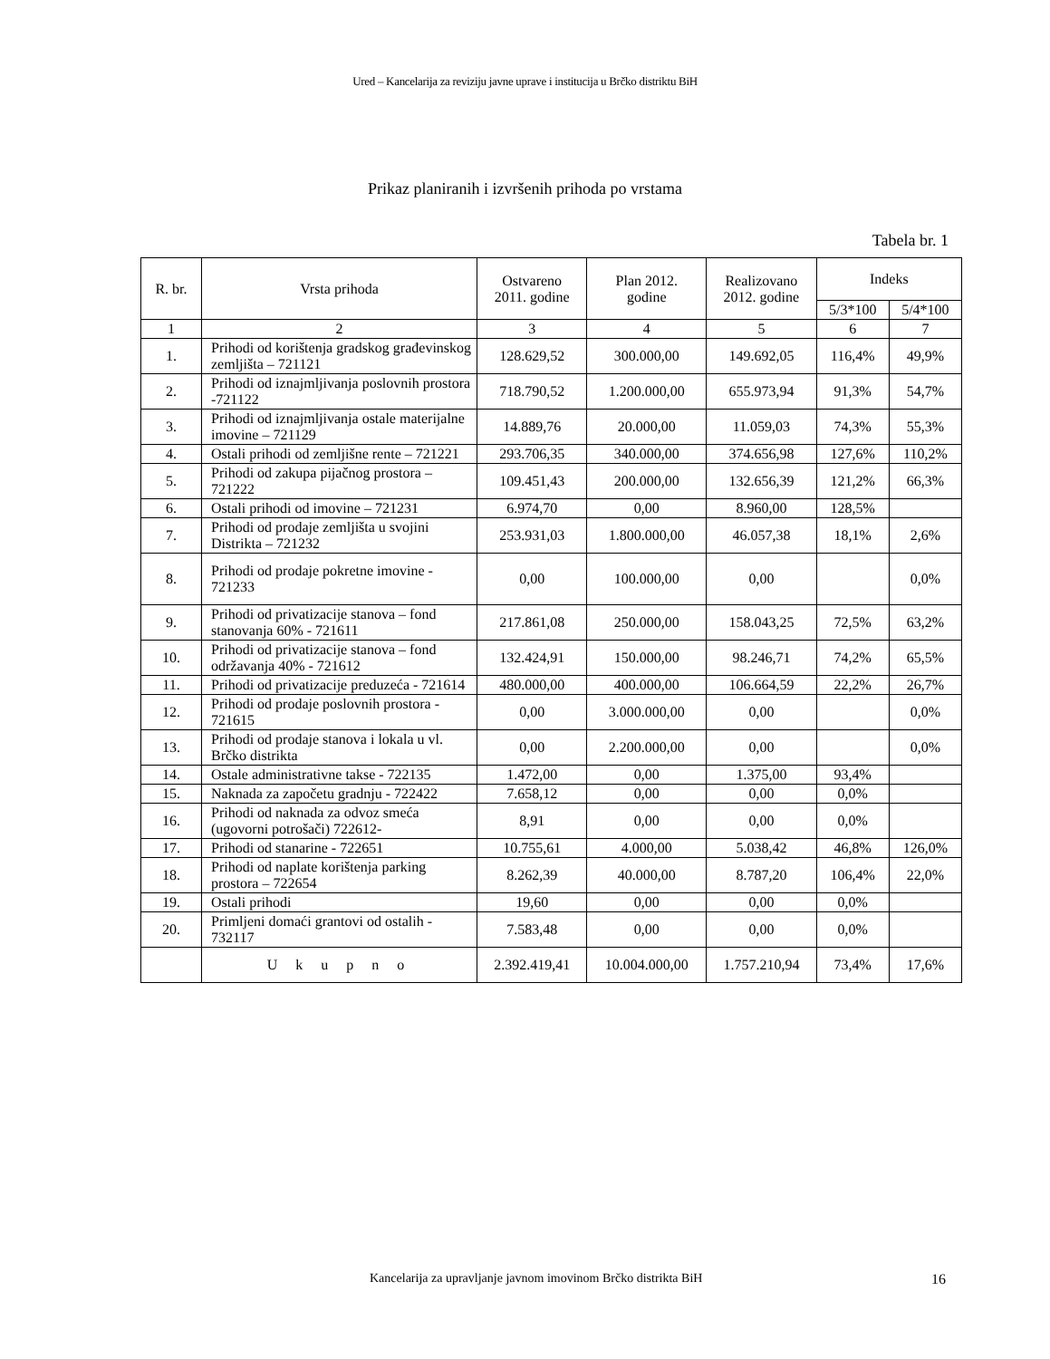Ured – Kancelarija za reviziju javne uprave i institucija u Brčko distriktu BiH
Prikaz planiranih i izvršenih prihoda po vrstama
Tabela br. 1
| R. br. | Vrsta prihoda | Ostvareno 2011. godine | Plan 2012. godine | Realizovano 2012. godine | Indeks | |
| --- | --- | --- | --- | --- | --- | --- |
| | | | | | 5/3*100 | 5/4*100 |
| 1 | 2 | 3 | 4 | 5 | 6 | 7 |
| 1. | Prihodi od korištenja gradskog građevinskog zemljišta – 721121 | 128.629,52 | 300.000,00 | 149.692,05 | 116,4% | 49,9% |
| 2. | Prihodi od iznajmljivanja poslovnih prostora -721122 | 718.790,52 | 1.200.000,00 | 655.973,94 | 91,3% | 54,7% |
| 3. | Prihodi od iznajmljivanja ostale materijalne imovine – 721129 | 14.889,76 | 20.000,00 | 11.059,03 | 74,3% | 55,3% |
| 4. | Ostali prihodi od zemljišne rente – 721221 | 293.706,35 | 340.000,00 | 374.656,98 | 127,6% | 110,2% |
| 5. | Prihodi od zakupa pijačnog prostora – 721222 | 109.451,43 | 200.000,00 | 132.656,39 | 121,2% | 66,3% |
| 6. | Ostali prihodi od imovine – 721231 | 6.974,70 | 0,00 | 8.960,00 | 128,5% | |
| 7. | Prihodi od prodaje zemljišta u svojini Distrikta – 721232 | 253.931,03 | 1.800.000,00 | 46.057,38 | 18,1% | 2,6% |
| 8. | Prihodi od prodaje pokretne imovine - 721233 | 0,00 | 100.000,00 | 0,00 | | 0,0% |
| 9. | Prihodi od privatizacije stanova – fond stanovanja 60% - 721611 | 217.861,08 | 250.000,00 | 158.043,25 | 72,5% | 63,2% |
| 10. | Prihodi od privatizacije stanova – fond održavanja 40% - 721612 | 132.424,91 | 150.000,00 | 98.246,71 | 74,2% | 65,5% |
| 11. | Prihodi od privatizacije preduzeća - 721614 | 480.000,00 | 400.000,00 | 106.664,59 | 22,2% | 26,7% |
| 12. | Prihodi od prodaje poslovnih prostora - 721615 | 0,00 | 3.000.000,00 | 0,00 | | 0,0% |
| 13. | Prihodi od prodaje stanova i lokala u vl. Brčko distrikta | 0,00 | 2.200.000,00 | 0,00 | | 0,0% |
| 14. | Ostale administrativne takse - 722135 | 1.472,00 | 0,00 | 1.375,00 | 93,4% | |
| 15. | Naknada za započetu gradnju - 722422 | 7.658,12 | 0,00 | 0,00 | 0,0% | |
| 16. | Prihodi od naknada za odvoz smeća (ugovorni potrošači) 722612- | 8,91 | 0,00 | 0,00 | 0,0% | |
| 17. | Prihodi od stanarine - 722651 | 10.755,61 | 4.000,00 | 5.038,42 | 46,8% | 126,0% |
| 18. | Prihodi od naplate korištenja parking prostora – 722654 | 8.262,39 | 40.000,00 | 8.787,20 | 106,4% | 22,0% |
| 19. | Ostali prihodi | 19,60 | 0,00 | 0,00 | 0,0% | |
| 20. | Primljeni domaći grantovi od ostalih - 732117 | 7.583,48 | 0,00 | 0,00 | 0,0% | |
| | U k u p n o | 2.392.419,41 | 10.004.000,00 | 1.757.210,94 | 73,4% | 17,6% |
Kancelarija za upravljanje javnom imovinom Brčko distrikta BiH 16